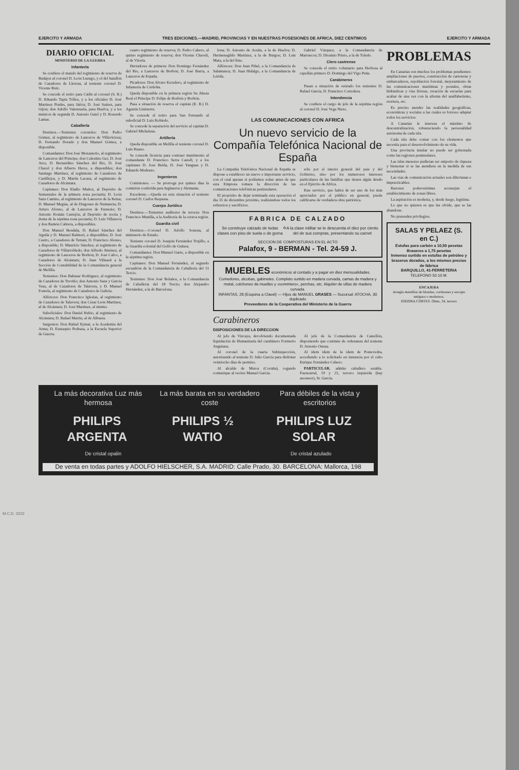EJERCITO Y ARMADA TRES EDICIONES.—MADRID, PROVINCIAS Y EN NUESTRAS POSESIONES DE AFRICA, DIEZ CENTIMOS EJERCITO Y ARMADA
DIARIO OFICIAL
MINISTERIO DE LA GUERRA
Infantería
Se confiere el mando del regimiento de reserva de Badajoz al coronel D. León Luengo, y el del batallón de Cazadores de Llerena, al teniente coronel D. Vicente Ruiz.
Se concede el retiro para Cádiz al coronel (S. R.) D. Eduardo Tapia Téllez, y a los oficiales D. José Martínez Prades, para Játiva; D. José Suárez, para Gijón; don Adolfo Valenzuela, para Huelva, y a los músicos de segunda D. Antonio Gatel y D. Rosendo Lamas.
Caballería
Destinos.—Tenientes coroneles: Don Pedro Gómez, al regimiento de Lanceros de Villaviciosa; D. Fernando Dorado y don Manuel Gómez, a disponible.
Comandantes: Don José Monasterio, al regimiento de Lanceros del Príncipe; don Celestino Ger, D. José Arce, D. Bernardino Sánchez del Río, D. José Chacel y don Alberto Herce, a disponibles; don Santiago Martínez, al regimiento de Cazadores de Castillejos, y D. Martín Lacasa, al regimiento de Cazadores de Alcántara.
Capitanes: Don Eladio Muñoz, al Depósito de Sementales de la primera zona pecuaria; D. León Sans Camino, al regimiento de Lanceros de la Reina; D. Manuel Megías, al de Dragones de Numancia; D. Arturo Alonso, al de Lanceros de Farnesio; D. Antonio Román Castejón, al Depósito de recría y doma de la séptima zona pecuaria; D. Luis Villanova y don Ramón Cabrera, a disponibles.
Don Manuel Bendala, D. Rafael Sánchez del Aguila y D. Manuel Balmorí, a disponibles; D. José Castro, a Cazadores de Tetuán; D. Francisco Alonso, a disponible; D. Mauricio Sánchez, al regimiento de Cazadores de Villarrobledo; don Alfredo Jiménez, al regimiento de Lanceros de Borbón; D. José Calvo, a Cazadores de Alcántara; D. Juan Villaseñ a la Sección de Contabilidad de la Comandancia general de Melilla.
Tenientes: Don Baltasar Rodríguez, al regimiento de Cazadores de Treviño; don Antonio Sanz y García Veas, al de Cazadores de Talavera, y D. Manuel Fontela, al regimiento de Cazadores de Galicia.
Alféreces: Don Francisco Iglesias, al regimiento de Cazadores de Talavera; don César León Martínez, al de Alcántara; D. José Martínez, al mismo.
Suboficiales: Don Daniel Rubio, al regimiento de Alcántara; D. Rafael Martín, al de Albuera.
Sargentos: Don Rafael Eymar, a la Academia del Arma; D. Eustaquio Pedraza, a la Escuela Superior de Guerra.
cuarto regimiento de reserva; D. Pedro Cabero, al quinto regimiento de reserva; don Vicente Chaveli, al de Vitoria.
Herradores de primera: Don Domingo Fernández del Río, a Lanceros de Borbón; D. José Ibarra, a Lanceros de España.
Picadores: Don Alvaro Escudero, al regimiento de Infantería de Córdoba.
Queda disponible en la primera región Su Alteza Real el Príncipe D. Felipe de Borbón y Borbón.
Pasa a situación de reserva el capitán (E. R.) D. Agustín Linisterra.
Se concede el retiro para San Fernando al suboficial D. Luis Robledo.
Se concede la separación del servicio al capitán D. Gabriel Michelena.
Artillería
Queda disponible en Melilla el teniente coronel D. Luis Ruano.
Se concede licencia para contraer matrimonio al comandante D. Francisco Serra Castell, y a los capitanes D. José Belda, D. José Yanguas y D. Eduardo Medrano.
Ingenieros
Comisiones. — Se prorroga por quince días la comisión conferida para Inglaterra y Alemania.
Excedente.—Queda en esta situación el teniente coronel D. Carlos Requena.
Cuerpo Jurídico
Destinos.—Tenientes auditores de tercera: Don Francisco Munilla, a la Auditoría de la octava región.
Guardia civil
Destinos.—Coronel D. Adolfo Sonena, al ministerio de Estado.
Teniente coronel D. Joaquín Fernández Trujillo, a la Guardia colonial del Golfo de Guinea.
Comandantes: Don Manuel Garre, a disponible en la séptima región.
Capitanes: Don Manuel Fernández, al segundo escuadrón de la Comandancia de Caballería del 11 Tercio.
Tenientes: Don José Bolaños, a la Comandancia de Caballería del 18 Tercio; don Alejandro Hernández, a la de Barcelona.
lona; D. Antonio de Acuña, a la de Huelva; D. Hermenegildo Martínez, a la de Burgos; D. Luis Mata, a la del Este.
Alféreces: Don Juan Piñel, a la Comandancia de Salamanca; D. Juan Hidalgo, a la Comandancia de Lérida.
Gabriel Vázquez, a la Comandancia de Marruecos; D. Dionisio Prieto, a la de Toledo.
Clero castrense
Se concede el retiro voluntario para Herbosa al capellán primero D. Domingo del Vigo Peña.
Carabineros
Pasan a situación de retirado los tenientes D. Rafael García, D. Francisco Corredera.
Intendencia
Se confiere el cargo de jefe de la séptima región al coronel D. José Vega Nieto.
LAS COMUNICACIONES CON AFRICA
Un nuevo servicio de la Compañía Telefónica Nacional de España
La Compañía Telefónica Nacional de España se dispone a establecer un nuevo e importante servicio, con el cual apenas si podíamos soñar antes de que esta Empresa tomara la dirección de las comunicaciones telefónicas peninsulares.
El propósito de dejar terminada esta operación el día 31 de diciembre próximo, realizándose todos los esfuerzos y sacrificios.
sólo por el interés general del país y del Gobierno, sino por los numerosos intereses particulares de las familias que tienen algún deudo en el Ejército de Africa.
Este servicio, que habrá de ser uno de los más apreciados por el público en general, puede calificarse de verdadera obra patriótica.
FABRICA DE CALZADO
Se construye calzado de todas clases con piso de suela o de goma ✡ A la clase militar se le descuenta el diez por ciento del de sus compras, presentando su carnet
SECCION DE COMPOSTURAS EN EL ACTO
Palafox, 9 - BERMAN - Tel. 24-59 J.
MUEBLES económicos al contado y a pagar en diez mensualidades. Comedores, alcobas, gabinetes. Completo surtido en madera curvada, camas de madera y metal, colchones de muelles y «sommiers», perchas, etc. Alquiler de sillas de madera curvada.
INFANTAS, 28 (Esquina a Clavel) — Hijos de MANUEL GRASES — Sucursal: ATOCHA, 30 duplicado
Proveedores de la Cooperativa del Ministerio de la Guerra
Carabineros
DISPOSICIONES DE LA DIRECCION
Al jefe de Vizcaya, devolviendo documentada liquidación de Humanitaria del carabinero Formerio Anguiana.
Al coronel de la cuarta Subinspección, autorizando al teniente D. Julio García para disfrutar veintiocho días de permiso.
Al alcalde de Muros (Coruña), rogando comunique al vecino Manuel García.
Al jefe de la Comandancia de Castellón, disponiendo que continúe de ordenanza del teniente D. Antonio Osuna.
Al ídem ídem de la ídem de Pontevedra, accediendo a lo solicitado en instancia por el cabo Enrique Fernández Cubero.
PARTICULAR, admite caballero estable. Fuencarral, 19 y 21, tercero izquierda (hay ascensor), Sr. García.
PROBLEMAS
En Canarias son muchos los problemas pendientes: ampliaciones de puertos, construcción de carreteras y embarcaderos, repoblación forestal, mejoramiento de las comunicaciones marítimas y postales, obras hidráulicas y vías férreas, creación de escuelas para acabar de una vez con la afrenta del analfabetismo, etcétera, etc.
Es preciso atender las realidades geográficas, económicas y sociales a las cuales es forzoso adaptar todos los servicios.
A Canarias le interesa el máximo de descentralización, robusteciendo la personalidad autónoma de cada isla.
Cada isla debe contar con los elementos que necesita para el desenvolvimiento de su vida.
Una provincia insular no puede ser gobernada como las regiones peninsulares.
Las islas menores pudieran ser emporio de riqueza y bienestar si se las atendiera en la medida de sus necesidades.
Las vías de comunicación actuales son diluvianas e impracticables.
Razones poderosísimas aconsejan el establecimiento de zonas libres.
La aspiración es modesta, y, desde luego, legítima.
Lo que no quieren es que las olvide, que se las abandone.
No pretenden privilegios.
SALAS Y PELAEZ (S. en C.)
Estufas para carbón a 10,50 pesetas
Braseros a 1,75 pesetas
Inmenso surtido en estufas de petróleo y braseros dorados, a los mismos precios de fábrica
BARQUILLO, 41-FERRETERIA
TELEFONO 50 10 M.
ENCAJERA
Arregla mantillas de blondas, cortinones y encajes antiguos o modernos.
ISIDORA CORTES. Olmo, 34, tercero
La más decorativa Luz más hermosa La más barata en su verdadero coste Para débiles de la vista y escritorios
PHILIPS ARGENTA PHILIPS ½ WATIO PHILIPS LUZ SOLAR
De cristal opalin De cristal azulado
De venta en todas partes y ADOLFO HIELSCHER, S.A. MADRID: Calle Prado, 30. BARCELONA: Mallorca, 198
M.C.D. 2022